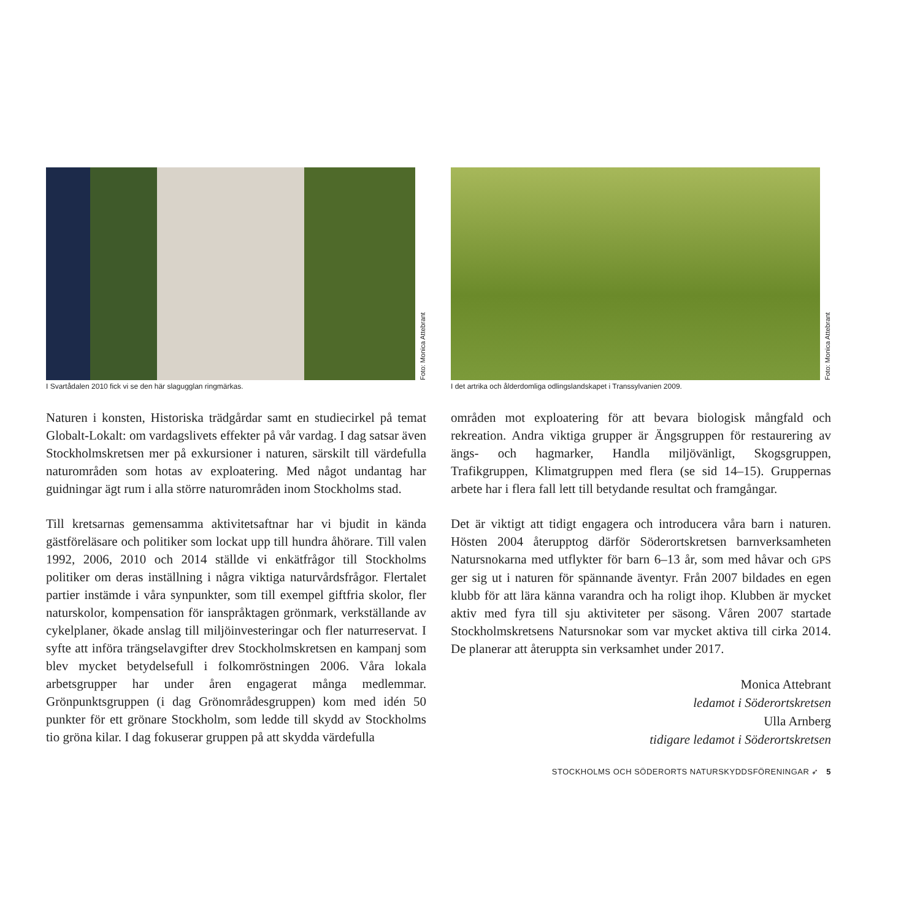Foto: Monica Attebrant
I Svartådalen 2010 fick vi se den här slagugglan ringmärkas.
Naturen i konsten, Historiska trädgårdar samt en studiecirkel på temat Globalt-Lokalt: om vardagslivets effekter på vår vardag. I dag satsar även Stockholmskretsen mer på exkursioner i naturen, särskilt till värdefulla naturområden som hotas av exploatering. Med något undantag har guidningar ägt rum i alla större naturområden inom Stockholms stad.
Till kretsarnas gemensamma aktivitetsaftnar har vi bjudit in kända gästföreläsare och politiker som lockat upp till hundra åhörare. Till valen 1992, 2006, 2010 och 2014 ställde vi enkätfrågor till Stockholms politiker om deras inställning i några viktiga naturvårdsfrågor. Flertalet partier instämde i våra synpunkter, som till exempel giftfria skolor, fler naturskolor, kompensation för ianspråktagen grönmark, verkställande av cykelplaner, ökade anslag till miljöinvesteringar och fler naturreservat. I syfte att införa trängselavgifter drev Stockholmskretsen en kampanj som blev mycket betydelsefull i folkomröstningen 2006. Våra lokala arbetsgrupper har under åren engagerat många medlemmar. Grönpunktsgruppen (i dag Grönområdesgruppen) kom med idén 50 punkter för ett grönare Stockholm, som ledde till skydd av Stockholms tio gröna kilar. I dag fokuserar gruppen på att skydda värdefulla
Foto: Monica Attebrant
I det artrika och ålderdomliga odlingslandskapet i Transsylvanien 2009.
områden mot exploatering för att bevara biologisk mångfald och rekreation. Andra viktiga grupper är Ängsgruppen för restaurering av ängs- och hagmarker, Handla miljövänligt, Skogsgruppen, Trafikgruppen, Klimatgruppen med flera (se sid 14–15). Gruppernas arbete har i flera fall lett till betydande resultat och framgångar.
Det är viktigt att tidigt engagera och introducera våra barn i naturen. Hösten 2004 återupptog därför Söderortskretsen barnverksamheten Natursnokarna med utflykter för barn 6–13 år, som med håvar och GPS ger sig ut i naturen för spännande äventyr. Från 2007 bildades en egen klubb för att lära känna varandra och ha roligt ihop. Klubben är mycket aktiv med fyra till sju aktiviteter per säsong. Våren 2007 startade Stockholmskretsens Natursnokar som var mycket aktiva till cirka 2014. De planerar att återuppta sin verksamhet under 2017.
Monica Attebrant
ledamot i Söderortskretsen
Ulla Arnberg
tidigare ledamot i Söderortskretsen
STOCKHOLMS OCH SÖDERORTS NATURSKYDDSFÖRENINGAR ➶ 5